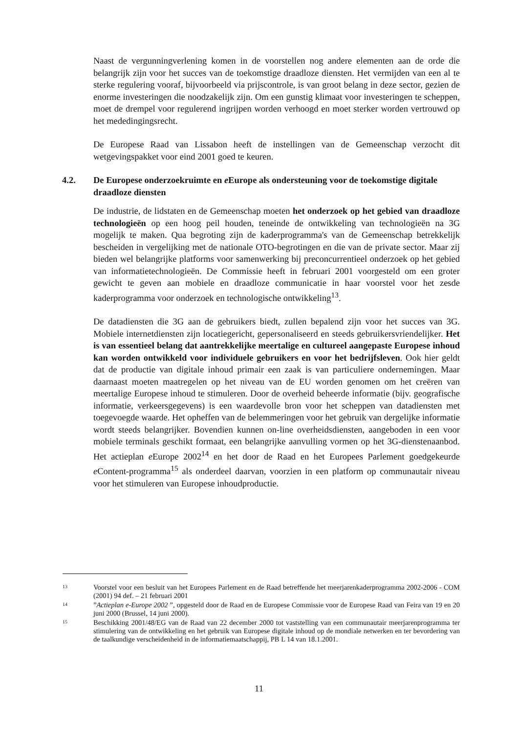Naast de vergunningverlening komen in de voorstellen nog andere elementen aan de orde die belangrijk zijn voor het succes van de toekomstige draadloze diensten. Het vermijden van een al te sterke regulering vooraf, bijvoorbeeld via prijscontrole, is van groot belang in deze sector, gezien de enorme investeringen die noodzakelijk zijn. Om een gunstig klimaat voor investeringen te scheppen, moet de drempel voor regulerend ingrijpen worden verhoogd en moet sterker worden vertrouwd op het mededingingsrecht.
De Europese Raad van Lissabon heeft de instellingen van de Gemeenschap verzocht dit wetgevingspakket voor eind 2001 goed te keuren.
4.2. De Europese onderzoekruimte en e Europe als ondersteuning voor de toekomstige digitale draadloze diensten
De industrie, de lidstaten en de Gemeenschap moeten het onderzoek op het gebied van draadloze technologieën op een hoog peil houden, teneinde de ontwikkeling van technologieën na 3G mogelijk te maken. Qua begroting zijn de kaderprogramma's van de Gemeenschap betrekkelijk bescheiden in vergelijking met de nationale OTO-begrotingen en die van de private sector. Maar zij bieden wel belangrijke platforms voor samenwerking bij preconcurrentieel onderzoek op het gebied van informatietechnologieën. De Commissie heeft in februari 2001 voorgesteld om een groter gewicht te geven aan mobiele en draadloze communicatie in haar voorstel voor het zesde kaderprogramma voor onderzoek en technologische ontwikkeling<sup>13</sup>.
De datadiensten die 3G aan de gebruikers biedt, zullen bepalend zijn voor het succes van 3G. Mobiele internetdiensten zijn locatiegericht, gepersonaliseerd en steeds gebruikersvriendelijker. Het is van essentieel belang dat aantrekkelijke meertalige en cultureel aangepaste Europese inhoud kan worden ontwikkeld voor individuele gebruikers en voor het bedrijfsleven. Ook hier geldt dat de productie van digitale inhoud primair een zaak is van particuliere ondernemingen. Maar daarnaast moeten maatregelen op het niveau van de EU worden genomen om het creëren van meertalige Europese inhoud te stimuleren. Door de overheid beheerde informatie (bijv. geografische informatie, verkeersgegevens) is een waardevolle bron voor het scheppen van datadiensten met toegevoegde waarde. Het opheffen van de belemmeringen voor het gebruik van dergelijke informatie wordt steeds belangrijker. Bovendien kunnen on-line overheidsdiensten, aangeboden in een voor mobiele terminals geschikt formaat, een belangrijke aanvulling vormen op het 3G-dienstenaanbod. Het actieplan e Europe 2002<sup>14</sup> en het door de Raad en het Europees Parlement goedgekeurde e Content-programma<sup>15</sup> als onderdeel daarvan, voorzien in een platform op communautair niveau voor het stimuleren van Europese inhoudproductie.
13 Voorstel voor een besluit van het Europees Parlement en de Raad betreffende het meerjarenkaderprogramma 2002-2006 - COM (2001) 94 def. – 21 februari 2001
14”Actieplan e-Europe 2002 ”, opgesteld door de Raad en de Europese Commissie voor de Europese Raad van Feira van 19 en 20 juni 2000 (Brussel, 14 juni 2000).
15 Beschikking 2001/48/EG van de Raad van 22 december 2000 tot vaststelling van een communautair meerjarenprogramma ter stimulering van de ontwikkeling en het gebruik van Europese digitale inhoud op de mondiale netwerken en ter bevordering van de taalkundige verscheidenheid in de informatiemaatschappij, PB L 14 van 18.1.2001.
11